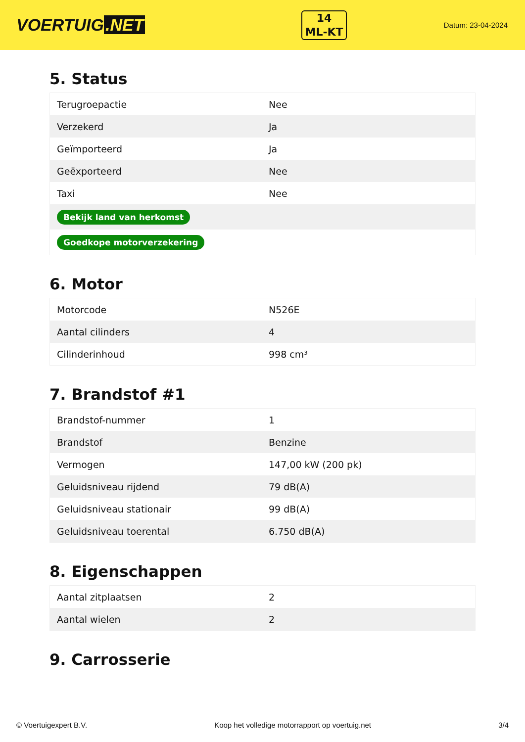VOERTUIG.NET
14
ML-KT
Datum: 23-04-2024
5. Status
| Terugroepactie | Nee |
| Verzekerd | Ja |
| Geïmporteerd | Ja |
| Geëxporteerd | Nee |
| Taxi | Nee |
| Bekijk land van herkomst | |
| Goedkope motorverzekering | |
6. Motor
| Motorcode | N526E |
| Aantal cilinders | 4 |
| Cilinderinhoud | 998 cm³ |
7. Brandstof #1
| Brandstof-nummer | 1 |
| Brandstof | Benzine |
| Vermogen | 147,00 kW (200 pk) |
| Geluidsniveau rijdend | 79 dB(A) |
| Geluidsniveau stationair | 99 dB(A) |
| Geluidsniveau toerental | 6.750 dB(A) |
8. Eigenschappen
| Aantal zitplaatsen | 2 |
| Aantal wielen | 2 |
9. Carrosserie
© Voertuigexpert B.V. Koop het volledige motorrapport op voertuig.net 3/4